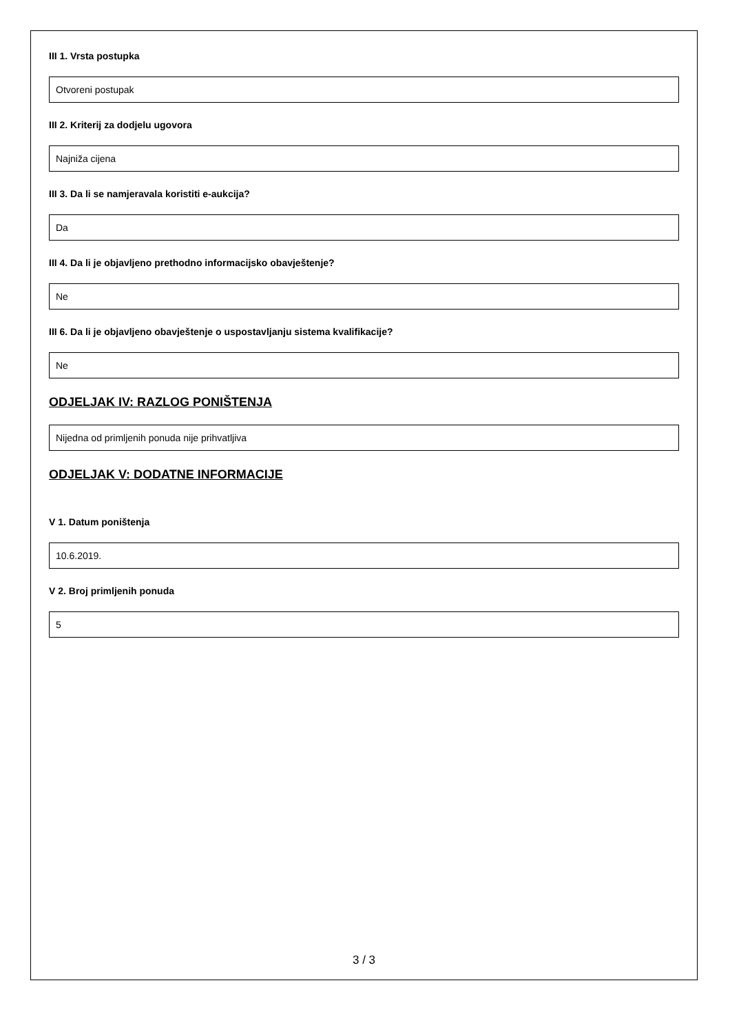III 1. Vrsta postupka
Otvoreni postupak
III 2. Kriterij za dodjelu ugovora
Najniža cijena
III 3. Da li se namjeravala koristiti e-aukcija?
Da
III 4. Da li je objavljeno prethodno informacijsko obavještenje?
Ne
III 6. Da li je objavljeno obavještenje o uspostavljanju sistema kvalifikacije?
Ne
ODJELJAK IV: RAZLOG PONIŠTENJA
Nijedna od primljenih ponuda nije prihvatljiva
ODJELJAK V: DODATNE INFORMACIJE
V 1. Datum poništenja
10.6.2019.
V 2. Broj primljenih ponuda
5
3 / 3